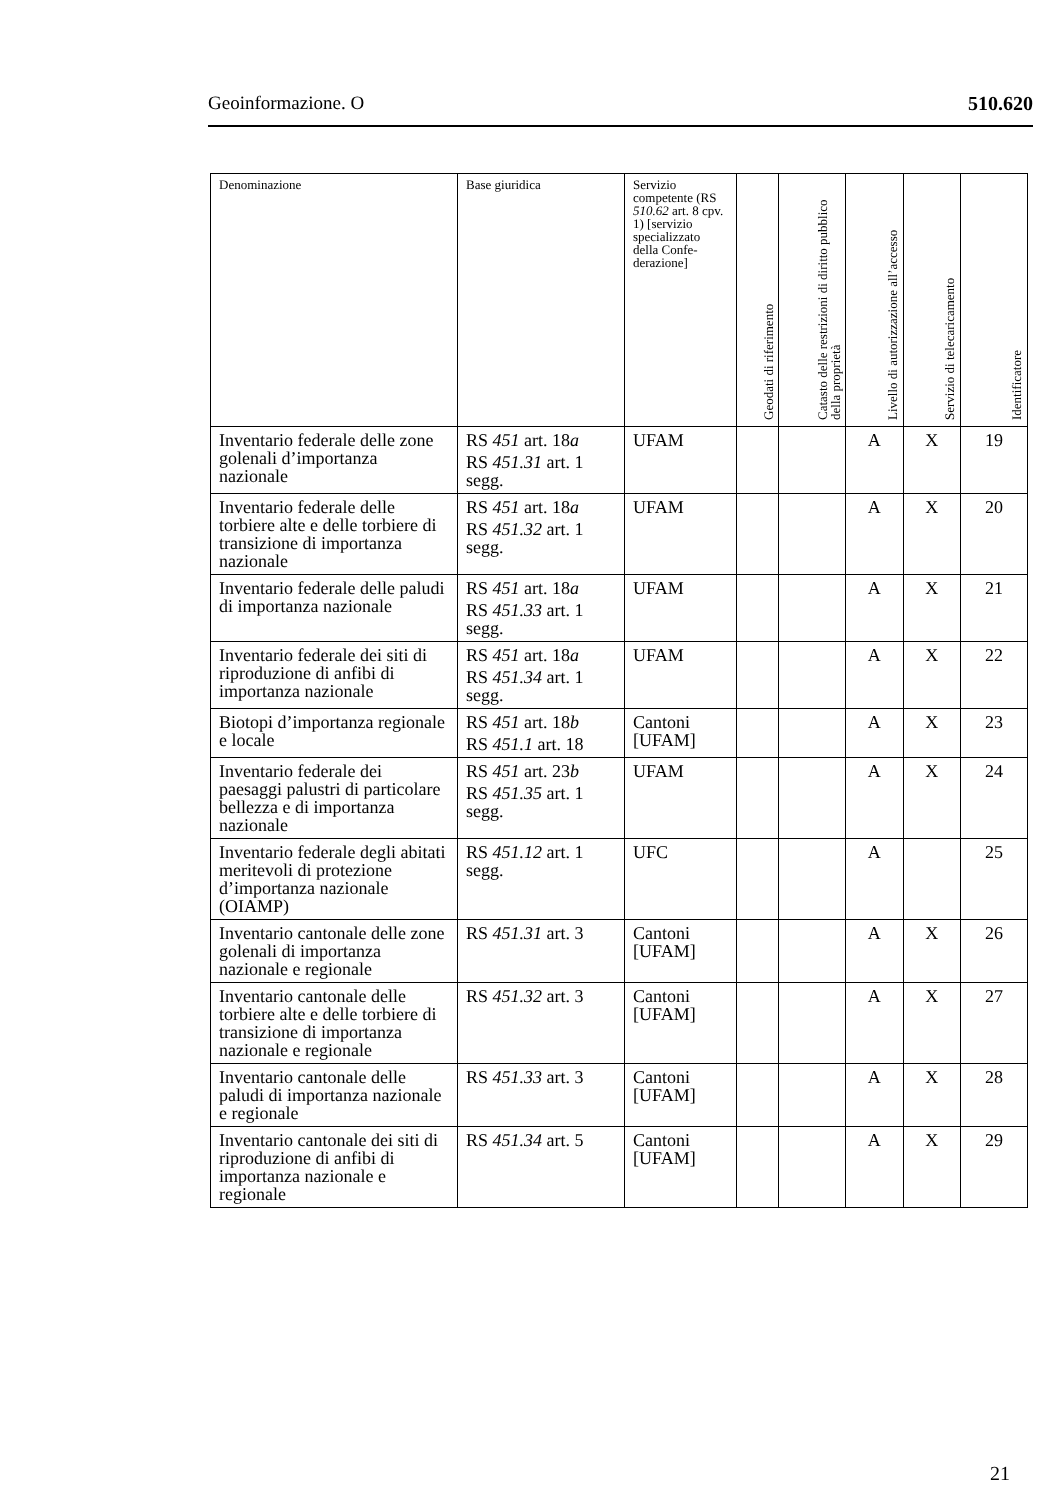Geoinformazione. O 510.620
| Denominazione | Base giuridica | Servizio competente (RS 510.62 art. 8 cpv. 1) [servizio specializzato della Confe­derazione] | Geodati di riferimento | Catasto delle restrizioni di diritto pubblico della proprietà | Livello di autorizzazione all’accesso | Servizio di telecaricamento | Identificatore |
| --- | --- | --- | --- | --- | --- | --- | --- |
| Inventario federale delle zone golenali d’importanza nazionale | RS 451 art. 18 a RS 451.31 art. 1 segg. | UFAM | | | A | X | 19 |
| Inventario federale delle torbiere alte e delle torbiere di transizione di importanza nazionale | RS 451 art. 18 a RS 451.32 art. 1 segg. | UFAM | | | A | X | 20 |
| Inventario federale delle paludi di importanza nazionale | RS 451 art. 18 a RS 451.33 art. 1 segg. | UFAM | | | A | X | 21 |
| Inventario federale dei siti di riproduzione di anfibi di importanza nazionale | RS 451 art. 18 a RS 451.34 art. 1 segg. | UFAM | | | A | X | 22 |
| Biotopi d’importanza regionale e locale | RS 451 art. 18 b RS 451.1 art. 18 | Cantoni [UFAM] | | | A | X | 23 |
| Inventario federale dei paesaggi palustri di particolare bellezza e di importanza nazionale | RS 451 art. 23 b RS 451.35 art. 1 segg. | UFAM | | | A | X | 24 |
| Inventario federale degli abitati meritevoli di protezione d’importanza nazionale (OIAMP) | RS 451.12 art. 1 segg. | UFC | | | A | | 25 |
| Inventario cantonale delle zone golenali di importan­za nazionale e regionale | RS 451.31 art. 3 | Cantoni [UFAM] | | | A | X | 26 |
| Inventario cantonale delle torbiere alte e delle torbiere di transizione di importanza nazionale e regionale | RS 451.32 art. 3 | Cantoni [UFAM] | | | A | X | 27 |
| Inventario cantonale delle paludi di importanza nazionale e regionale | RS 451.33 art. 3 | Cantoni [UFAM] | | | A | X | 28 |
| Inventario cantonale dei siti di riproduzione di anfibi di importanza nazionale e regionale | RS 451.34 art. 5 | Cantoni [UFAM] | | | A | X | 29 |
21